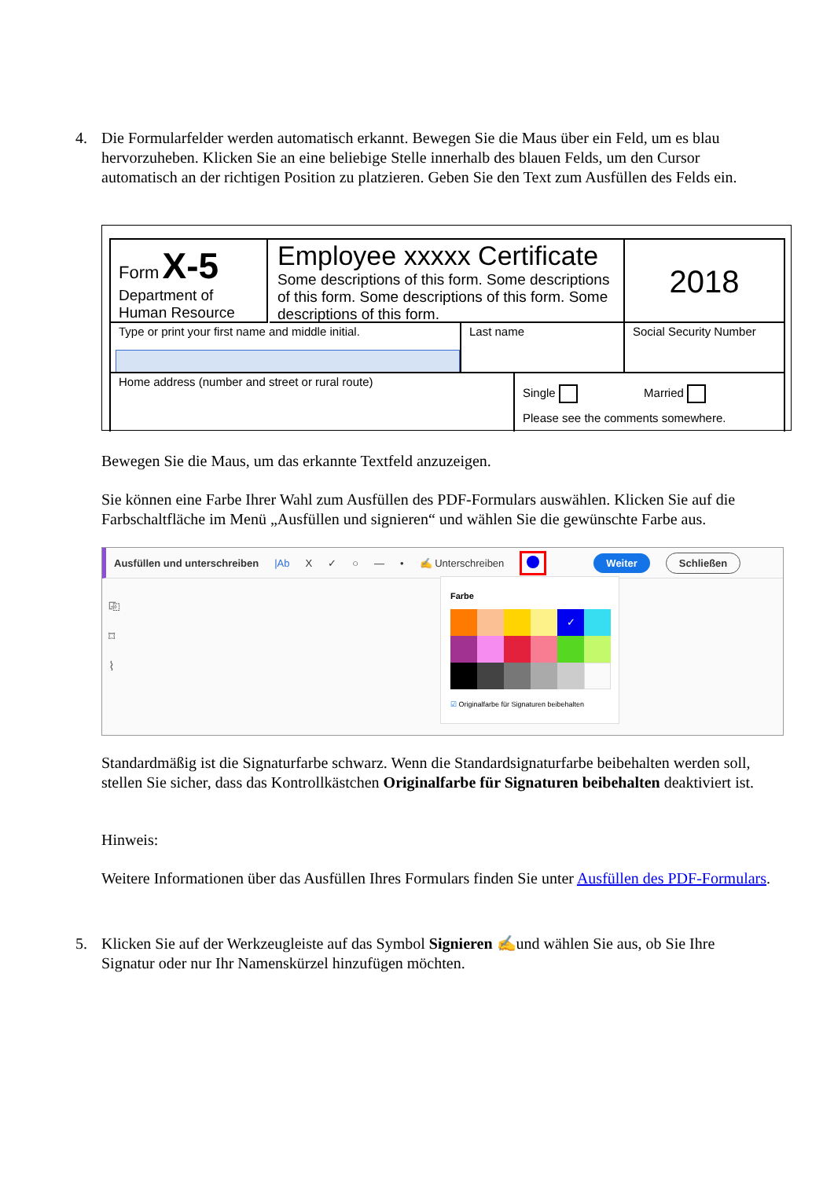4. Die Formularfelder werden automatisch erkannt. Bewegen Sie die Maus über ein Feld, um es blau hervorzuheben. Klicken Sie an eine beliebige Stelle innerhalb des blauen Felds, um den Cursor automatisch an der richtigen Position zu platzieren. Geben Sie den Text zum Ausfüllen des Felds ein.
Form X-5
Department of
Human Resource
Employee xxxxx Certificate
Some descriptions of this form. Some descriptions of this form. Some descriptions of this form. Some descriptions of this form.
2018
Type or print your first name and middle initial.
Last name Social Security Number
Home address (number and street or rural route)
Single Married
Please see the comments somewhere.
Bewegen Sie die Maus, um das erkannte Textfeld anzuzeigen.
Sie können eine Farbe Ihrer Wahl zum Ausfüllen des PDF-Formulars auswählen. Klicken Sie auf die Farbschaltfläche im Menü „Ausfüllen und signieren“ und wählen Sie die gewünschte Farbe aus.
Ausfüllen und unterschreiben |Ab X ✓ ○ — • ✍ Unterschreiben Weiter Schließen
⎘
⌑
⌇
Farbe
✓
☑ Originalfarbe für Signaturen beibehalten
Standardmäßig ist die Signaturfarbe schwarz. Wenn die Standardsignaturfarbe beibehalten werden soll, stellen Sie sicher, dass das Kontrollkästchen Originalfarbe für Signaturen beibehalten deaktiviert ist.
Hinweis:
Weitere Informationen über das Ausfüllen Ihres Formulars finden Sie unter Ausfüllen des PDF-Formulars.
5. Klicken Sie auf der Werkzeugleiste auf das Symbol Signieren ✍und wählen Sie aus, ob Sie Ihre Signatur oder nur Ihr Namenskürzel hinzufügen möchten.